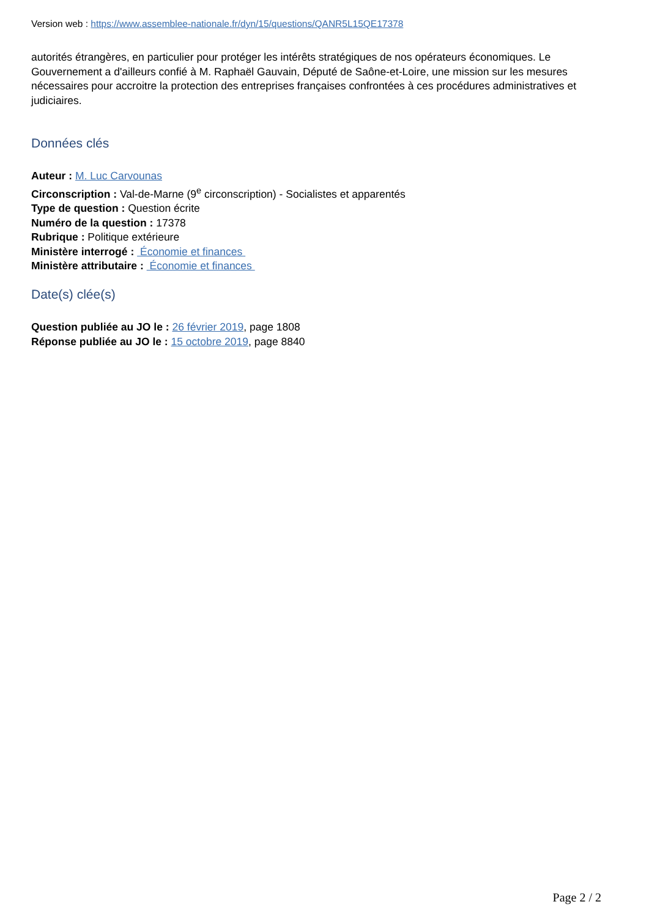Version web : https://www.assemblee-nationale.fr/dyn/15/questions/QANR5L15QE17378
autorités étrangères, en particulier pour protéger les intérêts stratégiques de nos opérateurs économiques. Le Gouvernement a d'ailleurs confié à M. Raphaël Gauvain, Député de Saône-et-Loire, une mission sur les mesures nécessaires pour accroitre la protection des entreprises françaises confrontées à ces procédures administratives et judiciaires.
Données clés
Auteur : M. Luc Carvounas
Circonscription : Val-de-Marne (9<sup>e</sup> circonscription) - Socialistes et apparentés
Type de question : Question écrite
Numéro de la question : 17378
Rubrique : Politique extérieure
Ministère interrogé : Économie et finances
Ministère attributaire : Économie et finances
Date(s) clée(s)
Question publiée au JO le : 26 février 2019, page 1808
Réponse publiée au JO le : 15 octobre 2019, page 8840
Page 2 / 2